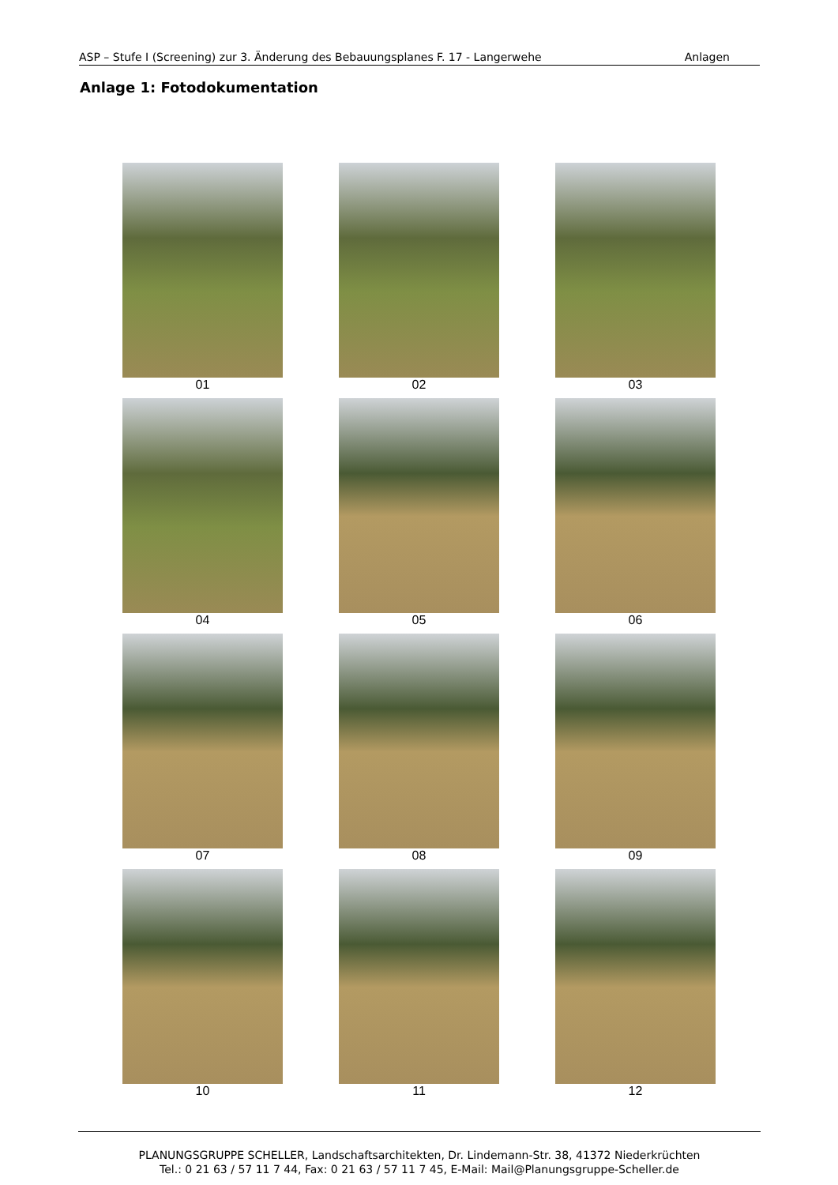ASP – Stufe I (Screening) zur 3. Änderung des Bebauungsplanes F. 17 - Langerwehe Anlagen
Anlage 1: Fotodokumentation
01
02
03
04
05
06
07
08
09
10
11
12
PLANUNGSGRUPPE SCHELLER, Landschaftsarchitekten, Dr. Lindemann-Str. 38, 41372 Niederkrüchten
Tel.: 0 21 63 / 57 11 7 44, Fax: 0 21 63 / 57 11 7 45, E-Mail: Mail@Planungsgruppe-Scheller.de